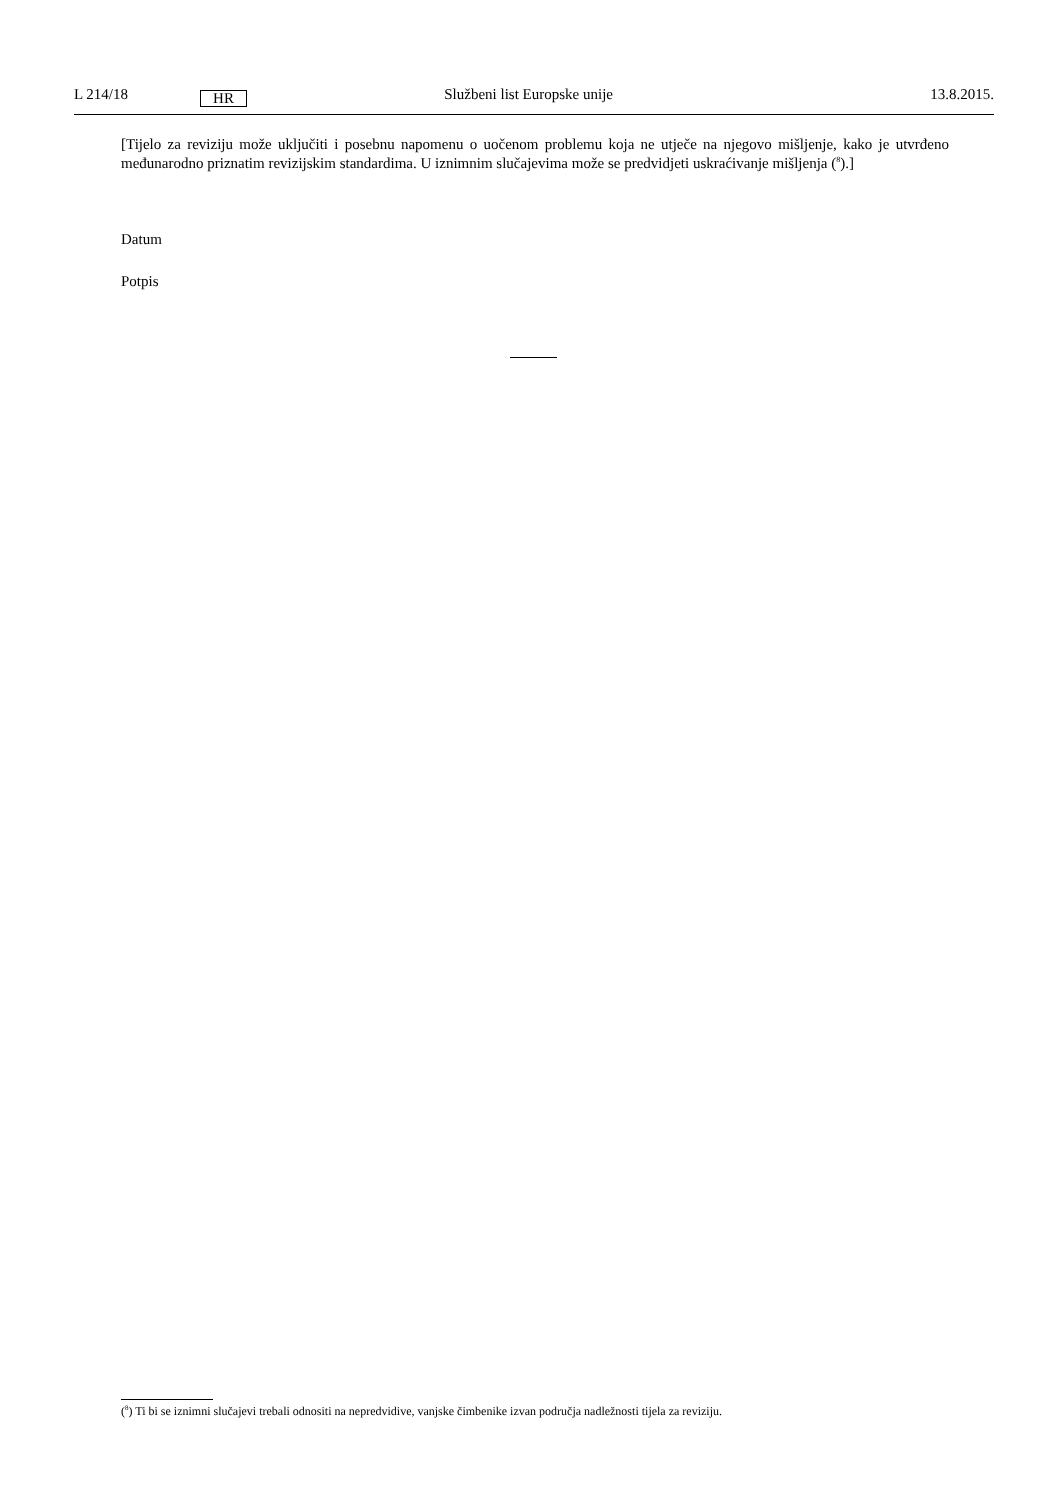L 214/18
HR
Službeni list Europske unije 13.8.2015.
[Tijelo za reviziju može uključiti i posebnu napomenu o uočenom problemu koja ne utječe na njegovo mišljenje, kako je utvrđeno međunarodno priznatim revizijskim standardima. U iznimnim slučajevima može se predvidjeti uskraćivanje mišljenja (<sup>8</sup>).]
Datum
Potpis
(<sup>8</sup>) Ti bi se iznimni slučajevi trebali odnositi na nepredvidive, vanjske čimbenike izvan područja nadležnosti tijela za reviziju.